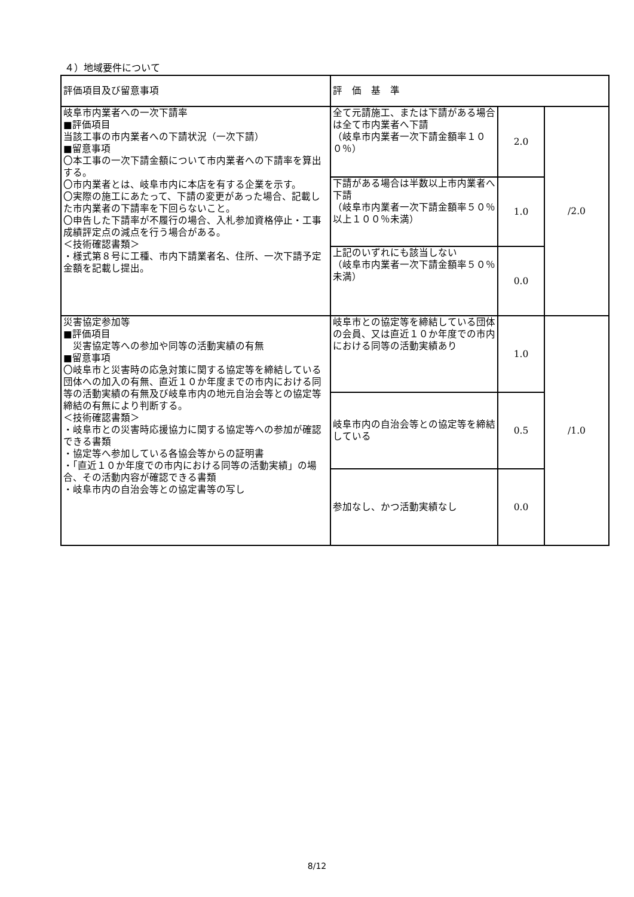４）地域要件について
| 評価項目及び留意事項 | 評 価 基 準 | | |
| 岐阜市内業者への一次下請率 ■評価項目 当該工事の市内業者への下請状況（一次下請） ■留意事項 〇本工事の一次下請金額について市内業者への下請率を算出する。 〇市内業者とは、岐阜市内に本店を有する企業を示す。 〇実際の施工にあたって、下請の変更があった場合、記載した市内業者の下請率を下回らないこと。 〇申告した下請率が不履行の場合、入札参加資格停止・工事成績評定点の減点を行う場合がある。 ＜技術確認書類＞ ・様式第８号に工種、市内下請業者名、住所、一次下請予定金額を記載し提出。 | 全て元請施工、または下請がある場合は全て市内業者へ下請 （岐阜市内業者一次下請金額率１００％） | 2.0 | /2.0 |
| | 下請がある場合は半数以上市内業者へ下請 （岐阜市内業者一次下請金額率５０％以上１００％未満） | 1.0 | |
| | 上記のいずれにも該当しない （岐阜市内業者一次下請金額率５０％未満） | 0.0 | |
| 災害協定参加等 ■評価項目 災害協定等への参加や同等の活動実績の有無 ■留意事項 〇岐阜市と災害時の応急対策に関する協定等を締結している団体への加入の有無、直近１０か年度までの市内における同等の活動実績の有無及び岐阜市内の地元自治会等との協定等締結の有無により判断する。 ＜技術確認書類＞ ・岐阜市との災害時応援協力に関する協定等への参加が確認できる書類 ・協定等へ参加している各協会等からの証明書 ・「直近１０か年度での市内における同等の活動実績」の場合、その活動内容が確認できる書類 ・岐阜市内の自治会等との協定書等の写し | 岐阜市との協定等を締結している団体の会員、又は直近１０か年度での市内における同等の活動実績あり | 1.0 | /1.0 |
| | 岐阜市内の自治会等との協定等を締結している | 0.5 | |
| | 参加なし、かつ活動実績なし | 0.0 | |
8/12